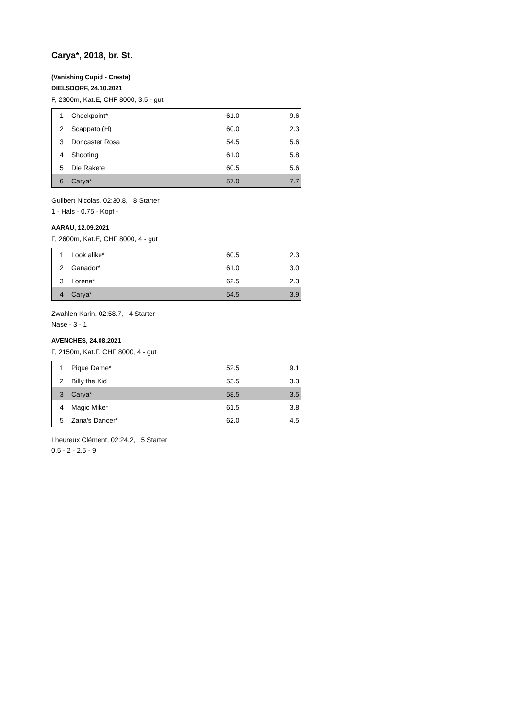Carya*, 2018, br. St.
(Vanishing Cupid - Cresta)
DIELSDORF, 24.10.2021
F, 2300m, Kat.E, CHF 8000, 3.5 - gut
| 1 | Checkpoint* | 61.0 | 9.6 |
| 2 | Scappato (H) | 60.0 | 2.3 |
| 3 | Doncaster Rosa | 54.5 | 5.6 |
| 4 | Shooting | 61.0 | 5.8 |
| 5 | Die Rakete | 60.5 | 5.6 |
| 6 | Carya* | 57.0 | 7.7 |
Guilbert Nicolas, 02:30.8, 8 Starter
1 - Hals - 0.75 - Kopf -
AARAU, 12.09.2021
F, 2600m, Kat.E, CHF 8000, 4 - gut
| 1 | Look alike* | 60.5 | 2.3 |
| 2 | Ganador* | 61.0 | 3.0 |
| 3 | Lorena* | 62.5 | 2.3 |
| 4 | Carya* | 54.5 | 3.9 |
Zwahlen Karin, 02:58.7, 4 Starter
Nase - 3 - 1
AVENCHES, 24.08.2021
F, 2150m, Kat.F, CHF 8000, 4 - gut
| 1 | Pique Dame* | 52.5 | 9.1 |
| 2 | Billy the Kid | 53.5 | 3.3 |
| 3 | Carya* | 58.5 | 3.5 |
| 4 | Magic Mike* | 61.5 | 3.8 |
| 5 | Zana's Dancer* | 62.0 | 4.5 |
Lheureux Clément, 02:24.2, 5 Starter
0.5 - 2 - 2.5 - 9